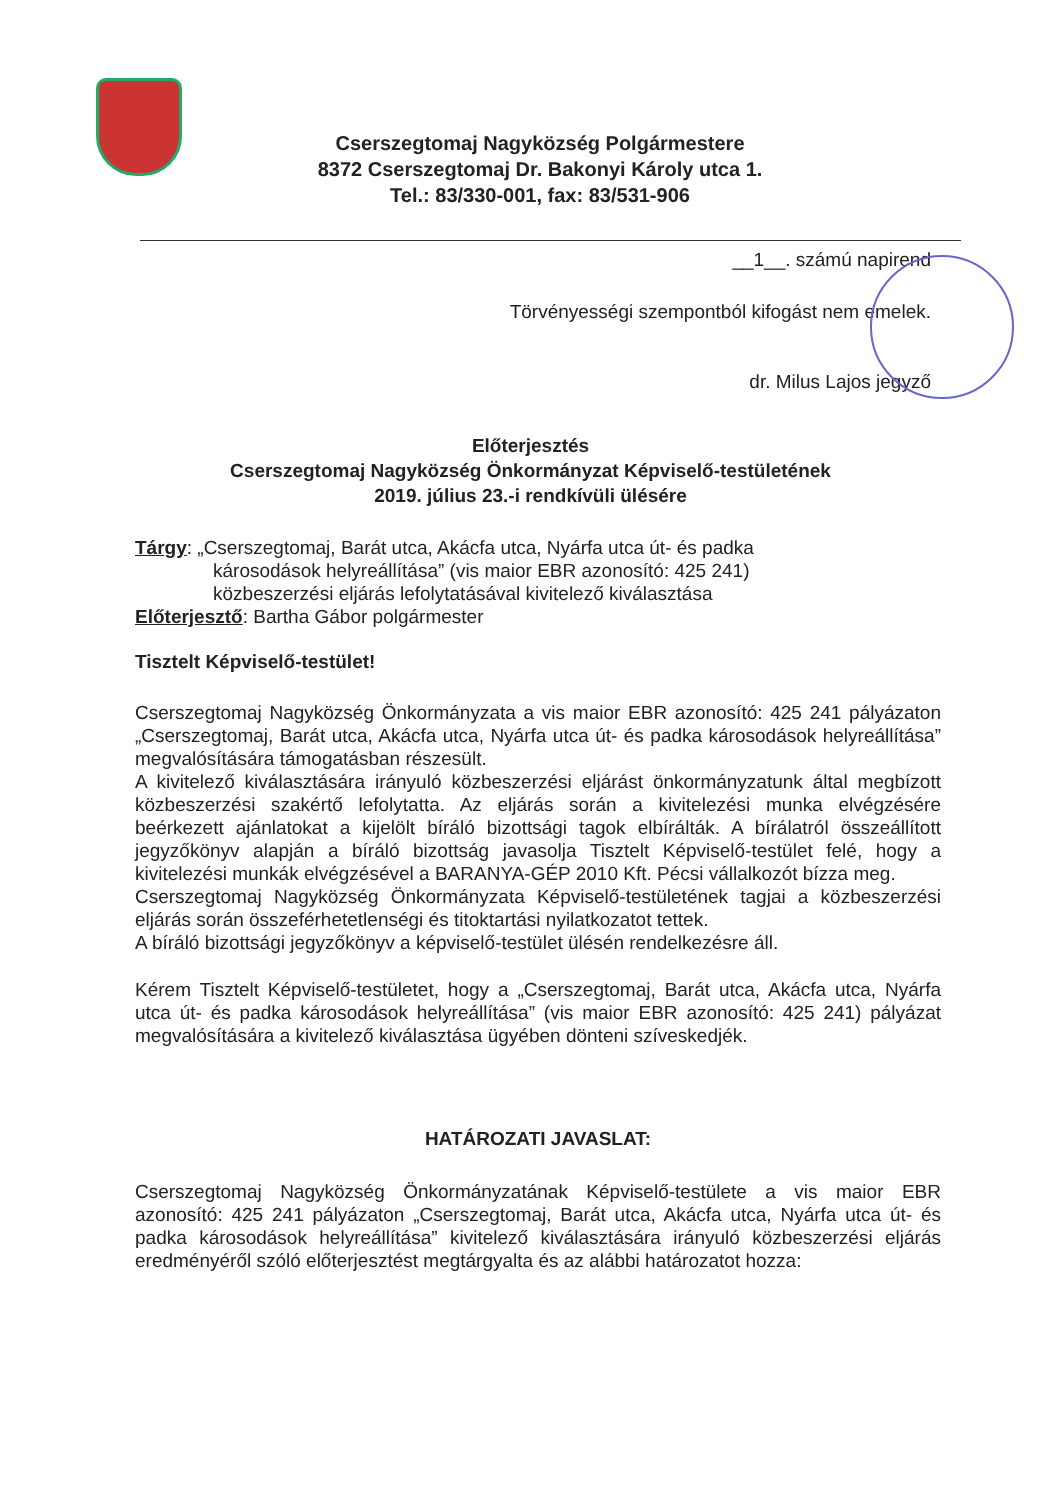Cserszegtomaj Nagyközség Polgármestere
8372 Cserszegtomaj Dr. Bakonyi Károly utca 1.
Tel.: 83/330-001, fax: 83/531-906
__1__. számú napirend
Törvényességi szempontból kifogást nem emelek.
dr. Milus Lajos jegyző
Előterjesztés
Cserszegtomaj Nagyközség Önkormányzat Képviselő-testületének
2019. július 23.-i rendkívüli ülésére
Tárgy: „Cserszegtomaj, Barát utca, Akácfa utca, Nyárfa utca út- és padka
károsodások helyreállítása” (vis maior EBR azonosító: 425 241)
közbeszerzési eljárás lefolytatásával kivitelező kiválasztása
Előterjesztő: Bartha Gábor polgármester
Tisztelt Képviselő-testület!
Cserszegtomaj Nagyközség Önkormányzata a vis maior EBR azonosító: 425 241 pályázaton „Cserszegtomaj, Barát utca, Akácfa utca, Nyárfa utca út- és padka károsodások helyreállítása” megvalósítására támogatásban részesült.
A kivitelező kiválasztására irányuló közbeszerzési eljárást önkormányzatunk által megbízott közbeszerzési szakértő lefolytatta. Az eljárás során a kivitelezési munka elvégzésére beérkezett ajánlatokat a kijelölt bíráló bizottsági tagok elbírálták. A bírálatról összeállított jegyzőkönyv alapján a bíráló bizottság javasolja Tisztelt Képviselő-testület felé, hogy a kivitelezési munkák elvégzésével a BARANYA-GÉP 2010 Kft. Pécsi vállalkozót bízza meg.
Cserszegtomaj Nagyközség Önkormányzata Képviselő-testületének tagjai a közbeszerzési eljárás során összeférhetetlenségi és titoktartási nyilatkozatot tettek.
A bíráló bizottsági jegyzőkönyv a képviselő-testület ülésén rendelkezésre áll.
Kérem Tisztelt Képviselő-testületet, hogy a „Cserszegtomaj, Barát utca, Akácfa utca, Nyárfa utca út- és padka károsodások helyreállítása” (vis maior EBR azonosító: 425 241) pályázat megvalósítására a kivitelező kiválasztása ügyében dönteni szíveskedjék.
HATÁROZATI JAVASLAT:
Cserszegtomaj Nagyközség Önkormányzatának Képviselő-testülete a vis maior EBR azonosító: 425 241 pályázaton „Cserszegtomaj, Barát utca, Akácfa utca, Nyárfa utca út- és padka károsodások helyreállítása” kivitelező kiválasztására irányuló közbeszerzési eljárás eredményéről szóló előterjesztést megtárgyalta és az alábbi határozatot hozza: